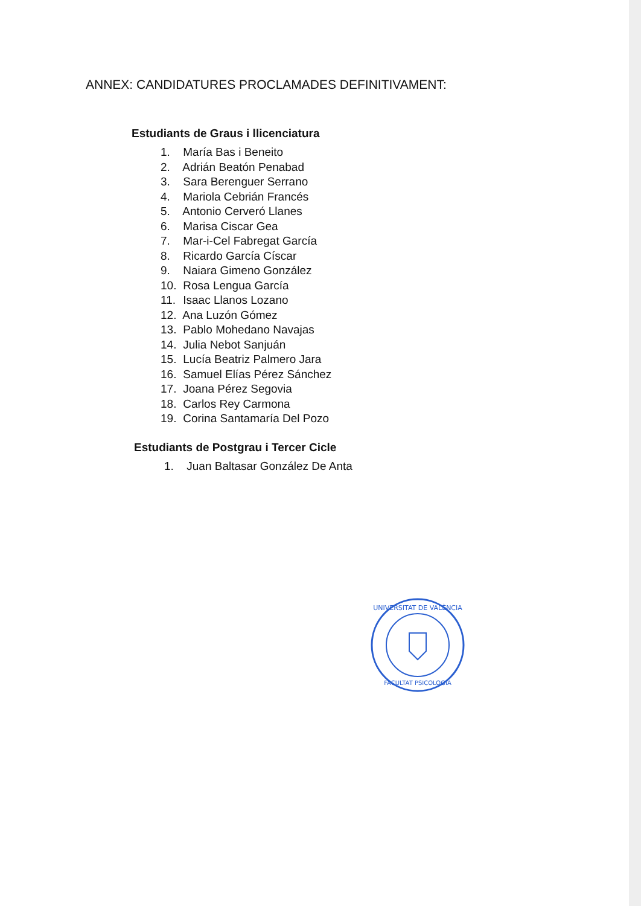ANNEX: CANDIDATURES PROCLAMADES DEFINITIVAMENT:
Estudiants de Graus i llicenciatura
1. María Bas i Beneito
2. Adrián Beatón Penabad
3. Sara Berenguer Serrano
4. Mariola Cebrián Francés
5. Antonio Cerveró Llanes
6. Marisa Ciscar Gea
7. Mar-i-Cel Fabregat García
8. Ricardo García Císcar
9. Naiara Gimeno González
10. Rosa Lengua García
11. Isaac Llanos Lozano
12. Ana Luzón Gómez
13. Pablo Mohedano Navajas
14. Julia Nebot Sanjuán
15. Lucía Beatriz Palmero Jara
16. Samuel Elías Pérez Sánchez
17. Joana Pérez Segovia
18. Carlos Rey Carmona
19. Corina Santamaría Del Pozo
Estudiants de Postgrau i Tercer Cicle
1. Juan Baltasar González De Anta
UNIVERSITAT DE VALÈNCIA
FACULTAT PSICOLOGIA